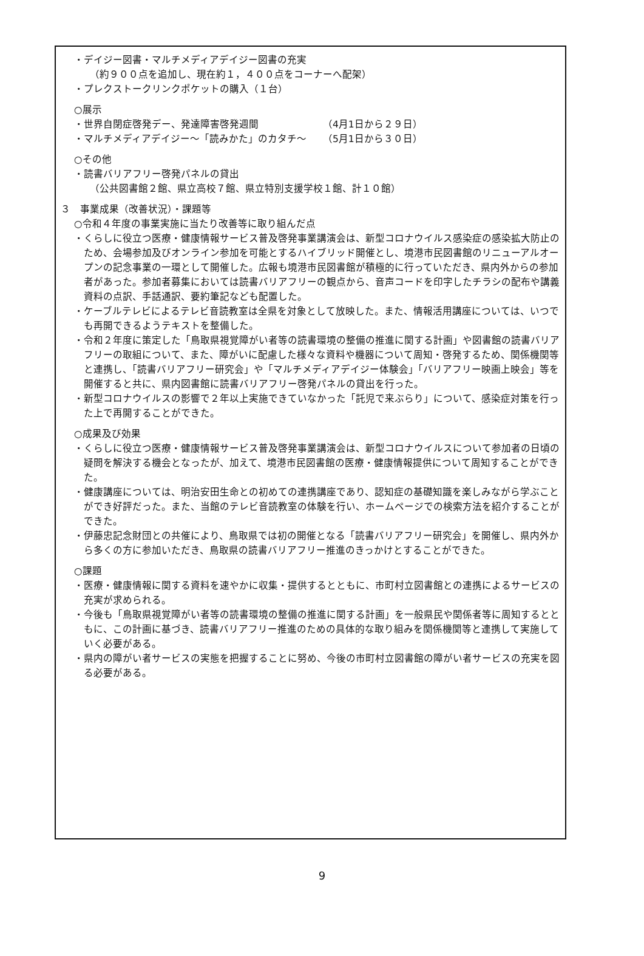・デイジー図書・マルチメディアデイジー図書の充実
（約９００点を追加し、現在約１，４００点をコーナーへ配架）
・プレクストークリンクポケットの購入（１台）
○展示
・世界自閉症啓発デー、発達障害啓発週間 （4月1日から２９日）
・マルチメディアデイジー～「読みかた」のカタチ～ （5月1日から３０日）
○その他
・読書バリアフリー啓発パネルの貸出
（公共図書館２館、県立高校７館、県立特別支援学校１館、計１０館）
３　事業成果（改善状況）・課題等
○令和４年度の事業実施に当たり改善等に取り組んだ点
・くらしに役立つ医療・健康情報サービス普及啓発事業講演会は、新型コロナウイルス感染症の感染拡大防止のため、会場参加及びオンライン参加を可能とするハイブリッド開催とし、境港市民図書館のリニューアルオープンの記念事業の一環として開催した。広報も境港市民図書館が積極的に行っていただき、県内外からの参加者があった。参加者募集においては読書バリアフリーの観点から、音声コードを印字したチラシの配布や講義資料の点訳、手話通訳、要約筆記なども配置した。
・ケーブルテレビによるテレビ音読教室は全県を対象として放映した。また、情報活用講座については、いつでも再開できるようテキストを整備した。
・令和２年度に策定した「鳥取県視覚障がい者等の読書環境の整備の推進に関する計画」や図書館の読書バリアフリーの取組について、また、障がいに配慮した様々な資料や機器について周知・啓発するため、関係機関等と連携し、「読書バリアフリー研究会」や「マルチメディアデイジー体験会」「バリアフリー映画上映会」等を開催すると共に、県内図書館に読書バリアフリー啓発パネルの貸出を行った。
・新型コロナウイルスの影響で２年以上実施できていなかった「託児で来ぶらり」について、感染症対策を行った上で再開することができた。
○成果及び効果
・くらしに役立つ医療・健康情報サービス普及啓発事業講演会は、新型コロナウイルスについて参加者の日頃の疑問を解決する機会となったが、加えて、境港市民図書館の医療・健康情報提供について周知することができた。
・健康講座については、明治安田生命との初めての連携講座であり、認知症の基礎知識を楽しみながら学ぶことができ好評だった。また、当館のテレビ音読教室の体験を行い、ホームページでの検索方法を紹介することができた。
・伊藤忠記念財団との共催により、鳥取県では初の開催となる「読書バリアフリー研究会」を開催し、県内外から多くの方に参加いただき、鳥取県の読書バリアフリー推進のきっかけとすることができた。
○課題
・医療・健康情報に関する資料を速やかに収集・提供するとともに、市町村立図書館との連携によるサービスの充実が求められる。
・今後も「鳥取県視覚障がい者等の読書環境の整備の推進に関する計画」を一般県民や関係者等に周知するとともに、この計画に基づき、読書バリアフリー推進のための具体的な取り組みを関係機関等と連携して実施していく必要がある。
・県内の障がい者サービスの実態を把握することに努め、今後の市町村立図書館の障がい者サービスの充実を図る必要がある。
9